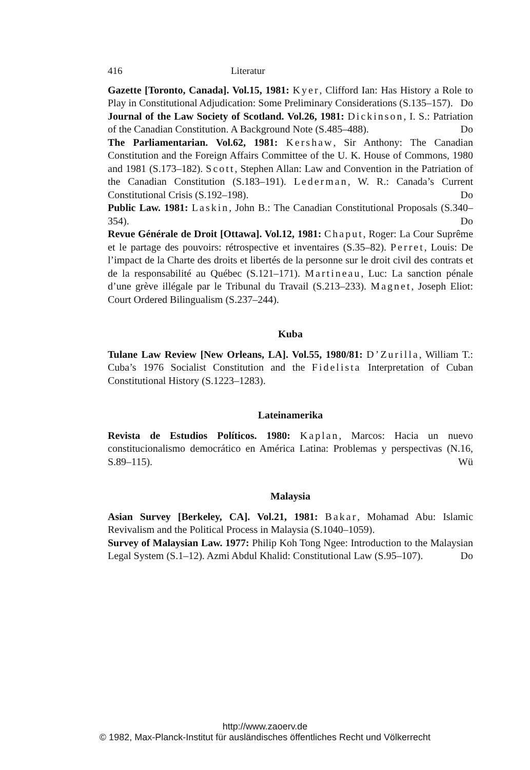416 Literatur
Gazette [Toronto, Canada]. Vol.15, 1981: Kyer, Clifford Ian: Has History a Role to Play in Constitutional Adjudication: Some Preliminary Considerations (S.135–157). Do
Journal of the Law Society of Scotland. Vol.26, 1981: Dickinson, I. S.: Patriation of the Canadian Constitution. A Background Note (S.485–488). Do
The Parliamentarian. Vol.62, 1981: Kershaw, Sir Anthony: The Canadian Constitution and the Foreign Affairs Committee of the U. K. House of Commons, 1980 and 1981 (S.173–182). Scott, Stephen Allan: Law and Convention in the Patriation of the Canadian Constitution (S.183–191). Lederman, W. R.: Canada’s Current Constitutional Crisis (S.192–198). Do
Public Law. 1981: Laskin, John B.: The Canadian Constitutional Proposals (S.340–354). Do
Revue Générale de Droit [Ottawa]. Vol.12, 1981: Chaput, Roger: La Cour Suprême et le partage des pouvoirs: rétrospective et inventaires (S.35–82). Perret, Louis: De l’impact de la Charte des droits et libertés de la personne sur le droit civil des contrats et de la responsabilité au Québec (S.121–171). Martineau, Luc: La sanction pénale d’une grève illégale par le Tribunal du Travail (S.213–233). Magnet, Joseph Eliot: Court Ordered Bilingualism (S.237–244).
Kuba
Tulane Law Review [New Orleans, LA]. Vol.55, 1980/81: D’Zurilla, William T.: Cuba’s 1976 Socialist Constitution and the Fidelista Interpretation of Cuban Constitutional History (S.1223–1283).
Lateinamerika
Revista de Estudios Políticos. 1980: Kaplan, Marcos: Hacia un nuevo constitucionalismo democrático en América Latina: Problemas y perspectivas (N.16, S.89–115). Wü
Malaysia
Asian Survey [Berkeley, CA]. Vol.21, 1981: Bakar, Mohamad Abu: Islamic Revivalism and the Political Process in Malaysia (S.1040–1059).
Survey of Malaysian Law. 1977: Philip Koh Tong Ngee: Introduction to the Malaysian Legal System (S.1–12). Azmi Abdul Khalid: Constitutional Law (S.95–107). Do
http://www.zaoerv.de
© 1982, Max-Planck-Institut für ausländisches öffentliches Recht und Völkerrecht